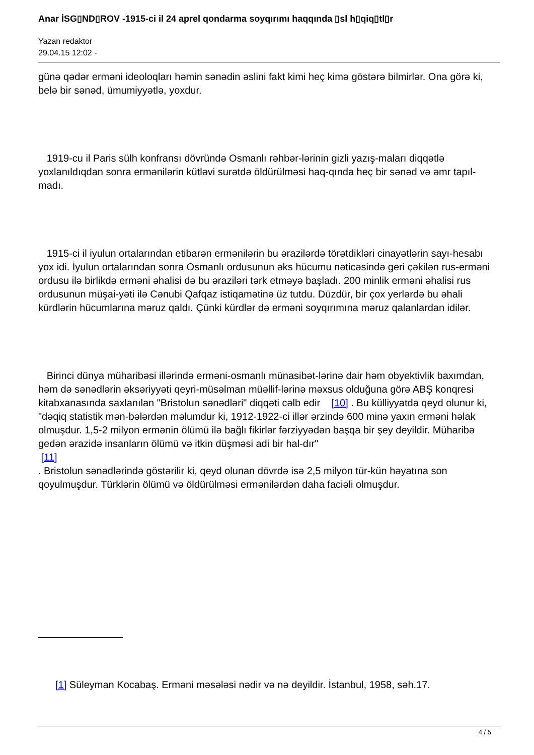Anar İSG▯ND▯ROV -1915-ci il 24 aprel qondarma soyqırımı haqqında ▯sl h▯qiq▯tl▯r
Yazan redaktor
29.04.15 12:02 -
günə qədər erməni ideoloqları həmin sənədin əslini fakt kimi heç kimə göstərə bilmirlər. Ona görə ki, belə bir sənəd, ümumiyyətlə, yoxdur.
1919-cu il Paris sülh konfransı dövründə Osmanlı rəhbər-lərinin gizli yazış-maları diqqətlə yoxlanıldıqdan sonra ermənilərin kütləvi surətdə öldürülməsi haq-qında heç bir sənəd və əmr tapıl-madı.
1915-ci il iyulun ortalarından etibarən ermənilərin bu ərazilərdə törətdikləri cinayətlərin sayı-hesabı yox idi. İyulun ortalarından sonra Osmanlı ordusunun əks hücumu nəticəsində geri çəkilən rus-erməni ordusu ilə birlikdə erməni əhalisi də bu əraziləri tərk etməyə başladı. 200 minlik erməni əhalisi rus ordusunun müşai-yəti ilə Cənubi Qafqaz istiqamətinə üz tutdu. Düzdür, bir çox yerlərdə bu əhali kürdlərin hücumlarına məruz qaldı. Çünki kürdlər də erməni soyqırımına məruz qalanlardan idilər.
Birinci dünya müharibəsi illərində erməni-osmanlı münasibət-lərinə dair həm obyektivlik baxımdan, həm də sənədlərin əksəriyyəti qeyri-müsəlman müəllif-lərinə məxsus olduğuna görə ABŞ konqresi kitabxanasında saxlanılan "Bristolun sənədləri" diqqəti cəlb edir [10] . Bu külliyyatda qeyd olunur ki, "dəqiq statistik mən-bələrdən məlumdur ki, 1912-1922-ci illər ərzində 600 minə yaxın erməni həlak olmuşdur. 1,5-2 milyon ermənin ölümü ilə bağlı fikirlər fərziyyədən başqa bir şey deyildir. Müharibə gedən ərazidə insanların ölümü və itkin düşməsi adi bir hal-dır"
[11]
. Bristolun sənədlərində göstərilir ki, qeyd olunan dövrdə isə 2,5 milyon tür-kün həyatına son qoyulmuşdur. Türklərin ölümü və öldürülməsi ermənilərdən daha faciəli olmuşdur.
[1] Süleyman Kocabaş. Erməni məsələsi nədir və nə deyildir. İstanbul, 1958, səh.17.
4 / 5